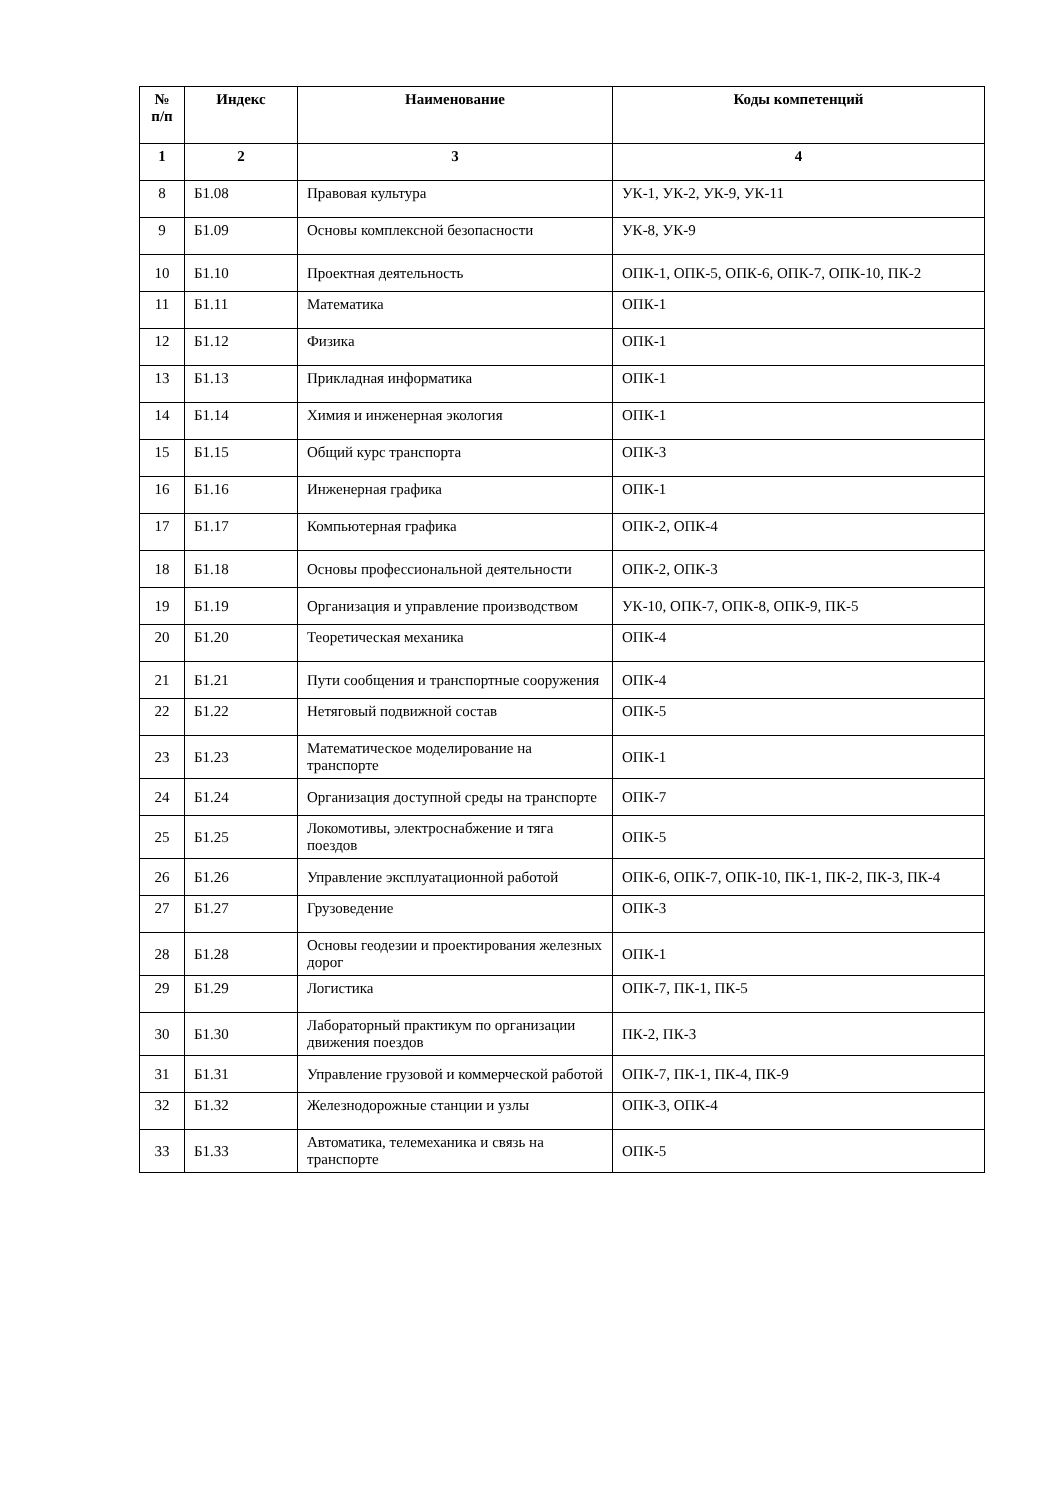| № п/п | Индекс | Наименование | Коды компетенций |
| --- | --- | --- | --- |
| 1 | 2 | 3 | 4 |
| 8 | Б1.08 | Правовая культура | УК-1, УК-2, УК-9, УК-11 |
| 9 | Б1.09 | Основы комплексной безопасности | УК-8, УК-9 |
| 10 | Б1.10 | Проектная деятельность | ОПК-1, ОПК-5, ОПК-6, ОПК-7, ОПК-10, ПК-2 |
| 11 | Б1.11 | Математика | ОПК-1 |
| 12 | Б1.12 | Физика | ОПК-1 |
| 13 | Б1.13 | Прикладная информатика | ОПК-1 |
| 14 | Б1.14 | Химия и инженерная экология | ОПК-1 |
| 15 | Б1.15 | Общий курс транспорта | ОПК-3 |
| 16 | Б1.16 | Инженерная графика | ОПК-1 |
| 17 | Б1.17 | Компьютерная графика | ОПК-2, ОПК-4 |
| 18 | Б1.18 | Основы профессиональной деятельности | ОПК-2, ОПК-3 |
| 19 | Б1.19 | Организация и управление производством | УК-10, ОПК-7, ОПК-8, ОПК-9, ПК-5 |
| 20 | Б1.20 | Теоретическая механика | ОПК-4 |
| 21 | Б1.21 | Пути сообщения и транспортные сооружения | ОПК-4 |
| 22 | Б1.22 | Нетяговый подвижной состав | ОПК-5 |
| 23 | Б1.23 | Математическое моделирование на транспорте | ОПК-1 |
| 24 | Б1.24 | Организация доступной среды на транспорте | ОПК-7 |
| 25 | Б1.25 | Локомотивы, электроснабжение и тяга поездов | ОПК-5 |
| 26 | Б1.26 | Управление эксплуатационной работой | ОПК-6, ОПК-7, ОПК-10, ПК-1, ПК-2, ПК-3, ПК-4 |
| 27 | Б1.27 | Грузоведение | ОПК-3 |
| 28 | Б1.28 | Основы геодезии и проектирования железных дорог | ОПК-1 |
| 29 | Б1.29 | Логистика | ОПК-7, ПК-1, ПК-5 |
| 30 | Б1.30 | Лабораторный практикум по организации движения поездов | ПК-2, ПК-3 |
| 31 | Б1.31 | Управление грузовой и коммерческой работой | ОПК-7, ПК-1, ПК-4, ПК-9 |
| 32 | Б1.32 | Железнодорожные станции и узлы | ОПК-3, ОПК-4 |
| 33 | Б1.33 | Автоматика, телемеханика и связь на транспорте | ОПК-5 |